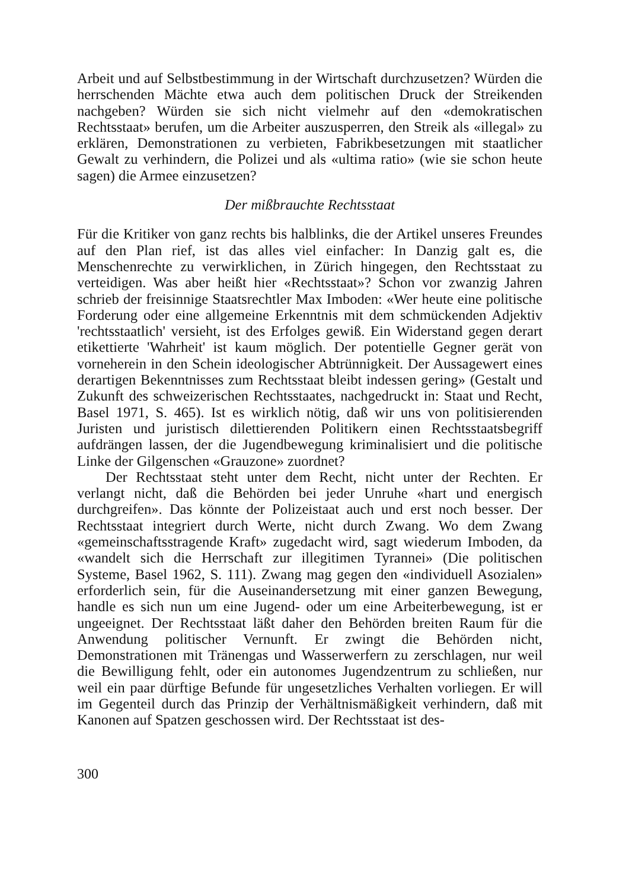Arbeit und auf Selbstbestimmung in der Wirtschaft durchzusetzen? Würden die herrschenden Mächte etwa auch dem politischen Druck der Streikenden nachgeben? Würden sie sich nicht vielmehr auf den «demokratischen Rechtsstaat» berufen, um die Arbeiter auszusperren, den Streik als «illegal» zu erklären, Demonstrationen zu verbieten, Fabrikbesetzungen mit staatlicher Gewalt zu verhindern, die Polizei und als «ultima ratio» (wie sie schon heute sagen) die Armee einzusetzen?
Der mißbrauchte Rechtsstaat
Für die Kritiker von ganz rechts bis halblinks, die der Artikel unseres Freundes auf den Plan rief, ist das alles viel einfacher: In Danzig galt es, die Menschenrechte zu verwirklichen, in Zürich hingegen, den Rechtsstaat zu verteidigen. Was aber heißt hier «Rechtsstaat»? Schon vor zwanzig Jahren schrieb der freisinnige Staatsrechtler Max Imboden: «Wer heute eine politische Forderung oder eine allgemeine Erkenntnis mit dem schmückenden Adjektiv 'rechtsstaatlich' versieht, ist des Erfolges gewiß. Ein Widerstand gegen derart etikettierte 'Wahrheit' ist kaum möglich. Der potentielle Gegner gerät von vorneherein in den Schein ideologischer Abtrünnigkeit. Der Aussagewert eines derartigen Bekenntnisses zum Rechtsstaat bleibt indessen gering» (Gestalt und Zukunft des schweizerischen Rechtsstaates, nachgedruckt in: Staat und Recht, Basel 1971, S. 465). Ist es wirklich nötig, daß wir uns von politisierenden Juristen und juristisch dilettierenden Politikern einen Rechtsstaatsbegriff aufdrängen lassen, der die Jugendbewegung kriminalisiert und die politische Linke der Gilgenschen «Grauzone» zuordnet?
Der Rechtsstaat steht unter dem Recht, nicht unter der Rechten. Er verlangt nicht, daß die Behörden bei jeder Unruhe «hart und energisch durchgreifen». Das könnte der Polizeistaat auch und erst noch besser. Der Rechtsstaat integriert durch Werte, nicht durch Zwang. Wo dem Zwang «gemeinschaftsstragende Kraft» zugedacht wird, sagt wiederum Imboden, da «wandelt sich die Herrschaft zur illegitimen Tyrannei» (Die politischen Systeme, Basel 1962, S. 111). Zwang mag gegen den «individuell Asozialen» erforderlich sein, für die Auseinandersetzung mit einer ganzen Bewegung, handle es sich nun um eine Jugend- oder um eine Arbeiterbewegung, ist er ungeeignet. Der Rechtsstaat läßt daher den Behörden breiten Raum für die Anwendung politischer Vernunft. Er zwingt die Behörden nicht, Demonstrationen mit Tränengas und Wasserwerfern zu zerschlagen, nur weil die Bewilligung fehlt, oder ein autonomes Jugendzentrum zu schließen, nur weil ein paar dürftige Befunde für ungesetzliches Verhalten vorliegen. Er will im Gegenteil durch das Prinzip der Verhältnismäßigkeit verhindern, daß mit Kanonen auf Spatzen geschossen wird. Der Rechtsstaat ist des-
300